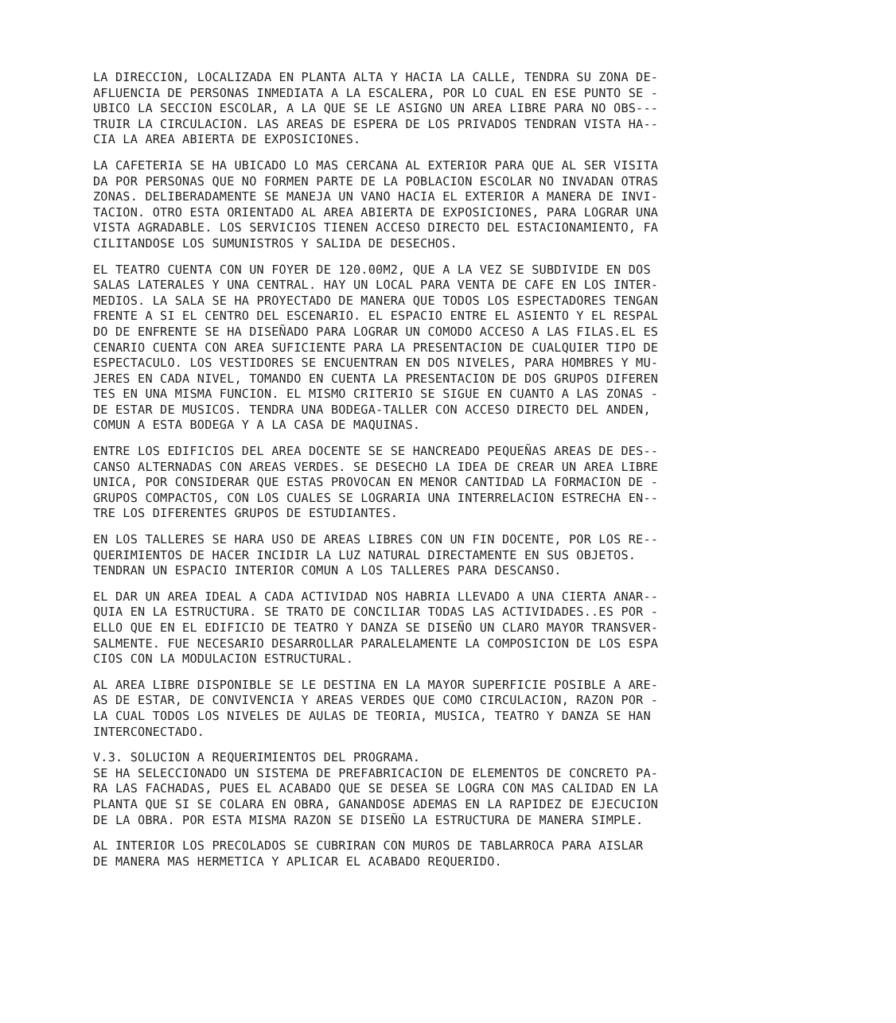LA DIRECCION, LOCALIZADA EN PLANTA ALTA Y HACIA LA CALLE, TENDRA SU ZONA DE- AFLUENCIA DE PERSONAS INMEDIATA A LA ESCALERA, POR LO CUAL EN ESE PUNTO SE - UBICO LA SECCION ESCOLAR, A LA QUE SE LE ASIGNO UN AREA LIBRE PARA NO OBS--- TRUIR LA CIRCULACION. LAS AREAS DE ESPERA DE LOS PRIVADOS TENDRAN VISTA HA-- CIA LA AREA ABIERTA DE EXPOSICIONES.
LA CAFETERIA SE HA UBICADO LO MAS CERCANA AL EXTERIOR PARA QUE AL SER VISITA DA POR PERSONAS QUE NO FORMEN PARTE DE LA POBLACION ESCOLAR NO INVADAN OTRAS ZONAS. DELIBERADAMENTE SE MANEJA UN VANO HACIA EL EXTERIOR A MANERA DE INVI- TACION. OTRO ESTA ORIENTADO AL AREA ABIERTA DE EXPOSICIONES, PARA LOGRAR UNA VISTA AGRADABLE. LOS SERVICIOS TIENEN ACCESO DIRECTO DEL ESTACIONAMIENTO, FA CILITANDOSE LOS SUMUNISTROS Y SALIDA DE DESECHOS.
EL TEATRO CUENTA CON UN FOYER DE 120.00M2, QUE A LA VEZ SE SUBDIVIDE EN DOS SALAS LATERALES Y UNA CENTRAL. HAY UN LOCAL PARA VENTA DE CAFE EN LOS INTER- MEDIOS. LA SALA SE HA PROYECTADO DE MANERA QUE TODOS LOS ESPECTADORES TENGAN FRENTE A SI EL CENTRO DEL ESCENARIO. EL ESPACIO ENTRE EL ASIENTO Y EL RESPAL DO DE ENFRENTE SE HA DISEÑADO PARA LOGRAR UN COMODO ACCESO A LAS FILAS.EL ES CENARIO CUENTA CON AREA SUFICIENTE PARA LA PRESENTACION DE CUALQUIER TIPO DE ESPECTACULO. LOS VESTIDORES SE ENCUENTRAN EN DOS NIVELES, PARA HOMBRES Y MU- JERES EN CADA NIVEL, TOMANDO EN CUENTA LA PRESENTACION DE DOS GRUPOS DIFEREN TES EN UNA MISMA FUNCION. EL MISMO CRITERIO SE SIGUE EN CUANTO A LAS ZONAS - DE ESTAR DE MUSICOS. TENDRA UNA BODEGA-TALLER CON ACCESO DIRECTO DEL ANDEN, COMUN A ESTA BODEGA Y A LA CASA DE MAQUINAS.
ENTRE LOS EDIFICIOS DEL AREA DOCENTE SE SE HANCREADO PEQUEÑAS AREAS DE DES-- CANSO ALTERNADAS CON AREAS VERDES. SE DESECHO LA IDEA DE CREAR UN AREA LIBRE UNICA, POR CONSIDERAR QUE ESTAS PROVOCAN EN MENOR CANTIDAD LA FORMACION DE - GRUPOS COMPACTOS, CON LOS CUALES SE LOGRARIA UNA INTERRELACION ESTRECHA EN-- TRE LOS DIFERENTES GRUPOS DE ESTUDIANTES.
EN LOS TALLERES SE HARA USO DE AREAS LIBRES CON UN FIN DOCENTE, POR LOS RE-- QUERIMIENTOS DE HACER INCIDIR LA LUZ NATURAL DIRECTAMENTE EN SUS OBJETOS. TENDRAN UN ESPACIO INTERIOR COMUN A LOS TALLERES PARA DESCANSO.
EL DAR UN AREA IDEAL A CADA ACTIVIDAD NOS HABRIA LLEVADO A UNA CIERTA ANAR-- QUIA EN LA ESTRUCTURA. SE TRATO DE CONCILIAR TODAS LAS ACTIVIDADES..ES POR - ELLO QUE EN EL EDIFICIO DE TEATRO Y DANZA SE DISEÑO UN CLARO MAYOR TRANSVER- SALMENTE. FUE NECESARIO DESARROLLAR PARALELAMENTE LA COMPOSICION DE LOS ESPA CIOS CON LA MODULACION ESTRUCTURAL.
AL AREA LIBRE DISPONIBLE SE LE DESTINA EN LA MAYOR SUPERFICIE POSIBLE A ARE- AS DE ESTAR, DE CONVIVENCIA Y AREAS VERDES QUE COMO CIRCULACION, RAZON POR - LA CUAL TODOS LOS NIVELES DE AULAS DE TEORIA, MUSICA, TEATRO Y DANZA SE HAN INTERCONECTADO.
V.3. SOLUCION A REQUERIMIENTOS DEL PROGRAMA. SE HA SELECCIONADO UN SISTEMA DE PREFABRICACION DE ELEMENTOS DE CONCRETO PA- RA LAS FACHADAS, PUES EL ACABADO QUE SE DESEA SE LOGRA CON MAS CALIDAD EN LA PLANTA QUE SI SE COLARA EN OBRA, GANANDOSE ADEMAS EN LA RAPIDEZ DE EJECUCION DE LA OBRA. POR ESTA MISMA RAZON SE DISEÑO LA ESTRUCTURA DE MANERA SIMPLE.
AL INTERIOR LOS PRECOLADOS SE CUBRIRAN CON MUROS DE TABLARROCA PARA AISLAR DE MANERA MAS HERMETICA Y APLICAR EL ACABADO REQUERIDO.